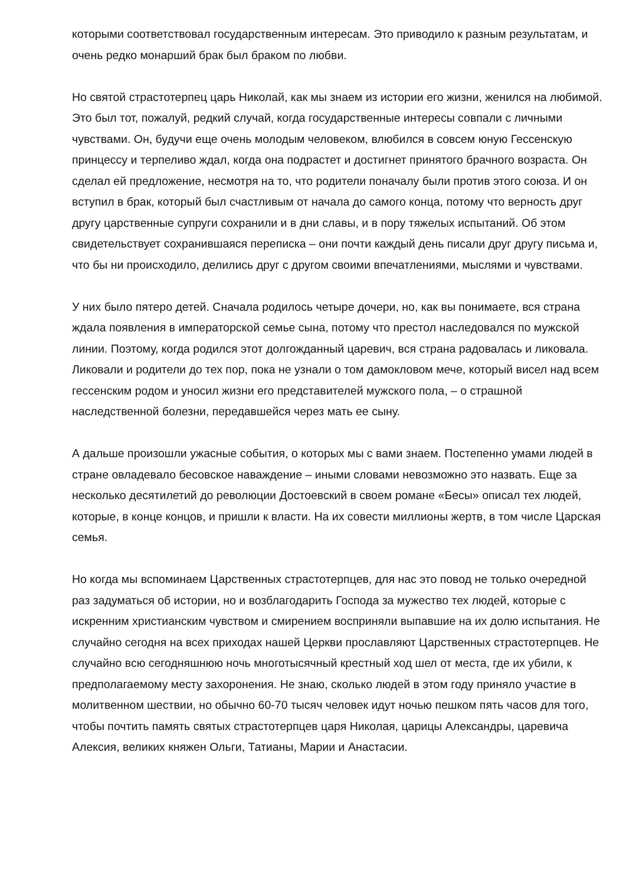которыми соответствовал государственным интересам. Это приводило к разным результатам, и очень редко монарший брак был браком по любви.
Но святой страстотерпец царь Николай, как мы знаем из истории его жизни, женился на любимой. Это был тот, пожалуй, редкий случай, когда государственные интересы совпали с личными чувствами. Он, будучи еще очень молодым человеком, влюбился в совсем юную Гессенскую принцессу и терпеливо ждал, когда она подрастет и достигнет принятого брачного возраста. Он сделал ей предложение, несмотря на то, что родители поначалу были против этого союза. И он вступил в брак, который был счастливым от начала до самого конца, потому что верность друг другу царственные супруги сохранили и в дни славы, и в пору тяжелых испытаний. Об этом свидетельствует сохранившаяся переписка – они почти каждый день писали друг другу письма и, что бы ни происходило, делились друг с другом своими впечатлениями, мыслями и чувствами.
У них было пятеро детей. Сначала родилось четыре дочери, но, как вы понимаете, вся страна ждала появления в императорской семье сына, потому что престол наследовался по мужской линии. Поэтому, когда родился этот долгожданный царевич, вся страна радовалась и ликовала. Ликовали и родители до тех пор, пока не узнали о том дамокловом мече, который висел над всем гессенским родом и уносил жизни его представителей мужского пола, – о страшной наследственной болезни, передавшейся через мать ее сыну.
А дальше произошли ужасные события, о которых мы с вами знаем. Постепенно умами людей в стране овладевало бесовское наваждение – иными словами невозможно это назвать. Еще за несколько десятилетий до революции Достоевский в своем романе «Бесы» описал тех людей, которые, в конце концов, и пришли к власти. На их совести миллионы жертв, в том числе Царская семья.
Но когда мы вспоминаем Царственных страстотерпцев, для нас это повод не только очередной раз задуматься об истории, но и возблагодарить Господа за мужество тех людей, которые с искренним христианским чувством и смирением восприняли выпавшие на их долю испытания. Не случайно сегодня на всех приходах нашей Церкви прославляют Царственных страстотерпцев. Не случайно всю сегодняшнюю ночь многотысячный крестный ход шел от места, где их убили, к предполагаемому месту захоронения. Не знаю, сколько людей в этом году приняло участие в молитвенном шествии, но обычно 60-70 тысяч человек идут ночью пешком пять часов для того, чтобы почтить память святых страстотерпцев царя Николая, царицы Александры, царевича Алексия, великих княжен Ольги, Татианы, Марии и Анастасии.